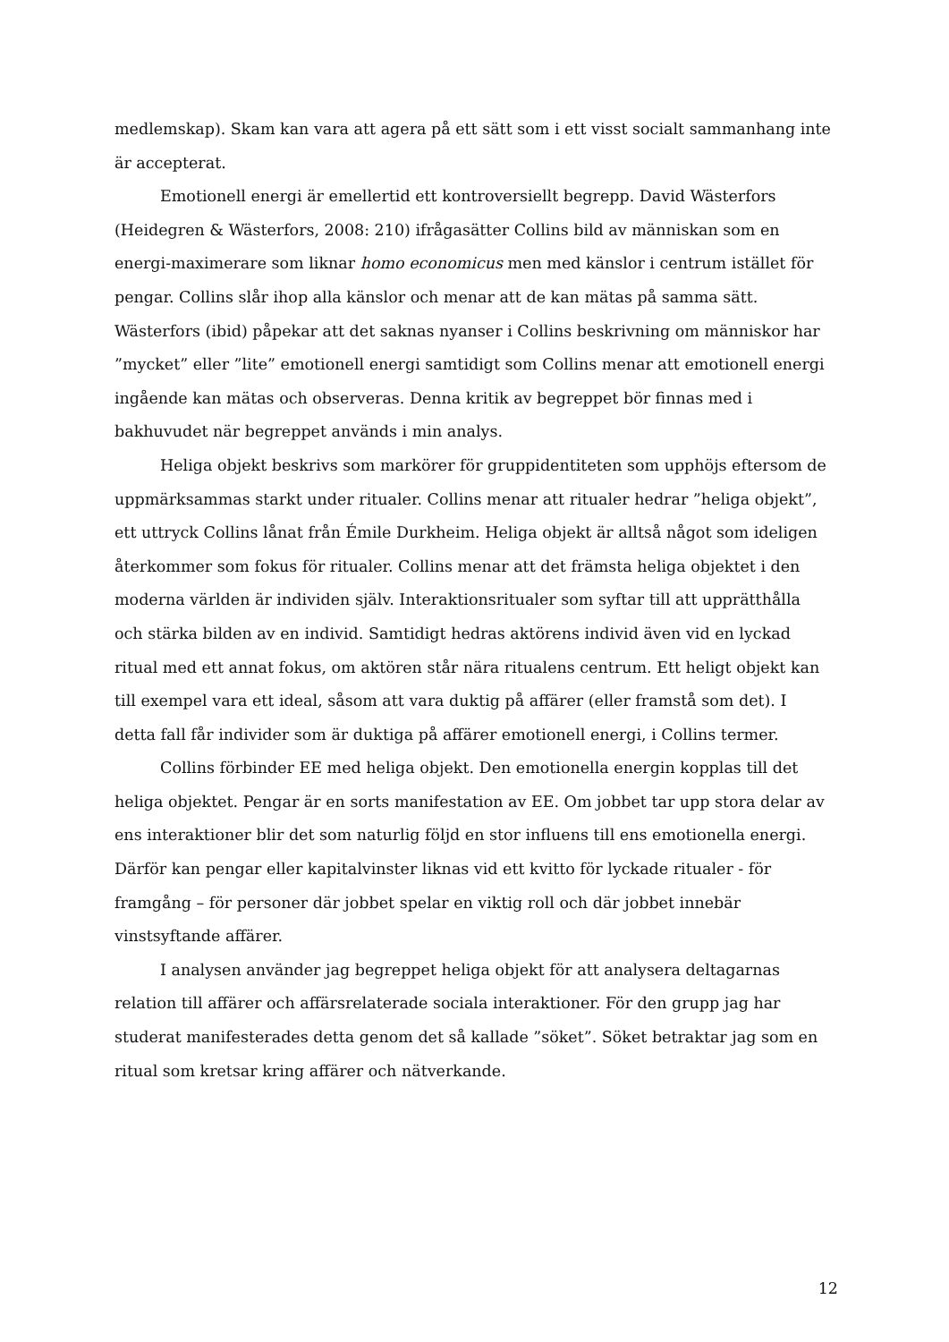medlemskap). Skam kan vara att agera på ett sätt som i ett visst socialt sammanhang inte är accepterat.
Emotionell energi är emellertid ett kontroversiellt begrepp. David Wästerfors (Heidegren & Wästerfors, 2008: 210) ifrågasätter Collins bild av människan som en energi-maximerare som liknar homo economicus men med känslor i centrum istället för pengar. Collins slår ihop alla känslor och menar att de kan mätas på samma sätt. Wästerfors (ibid) påpekar att det saknas nyanser i Collins beskrivning om människor har ”mycket” eller ”lite” emotionell energi samtidigt som Collins menar att emotionell energi ingående kan mätas och observeras. Denna kritik av begreppet bör finnas med i bakhuvudet när begreppet används i min analys.
Heliga objekt beskrivs som markörer för gruppidentiteten som upphöjs eftersom de uppmärksammas starkt under ritualer. Collins menar att ritualer hedrar ”heliga objekt”, ett uttryck Collins lånat från Émile Durkheim. Heliga objekt är alltså något som ideligen återkommer som fokus för ritualer. Collins menar att det främsta heliga objektet i den moderna världen är individen själv. Interaktionsritualer som syftar till att upprätthålla och stärka bilden av en individ. Samtidigt hedras aktörens individ även vid en lyckad ritual med ett annat fokus, om aktören står nära ritualens centrum. Ett heligt objekt kan till exempel vara ett ideal, såsom att vara duktig på affärer (eller framstå som det). I detta fall får individer som är duktiga på affärer emotionell energi, i Collins termer.
Collins förbinder EE med heliga objekt. Den emotionella energin kopplas till det heliga objektet. Pengar är en sorts manifestation av EE. Om jobbet tar upp stora delar av ens interaktioner blir det som naturlig följd en stor influens till ens emotionella energi. Därför kan pengar eller kapitalvinster liknas vid ett kvitto för lyckade ritualer - för framgång – för personer där jobbet spelar en viktig roll och där jobbet innebär vinstsyftande affärer.
I analysen använder jag begreppet heliga objekt för att analysera deltagarnas relation till affärer och affärsrelaterade sociala interaktioner. För den grupp jag har studerat manifesterades detta genom det så kallade ”söket”. Söket betraktar jag som en ritual som kretsar kring affärer och nätverkande.
12